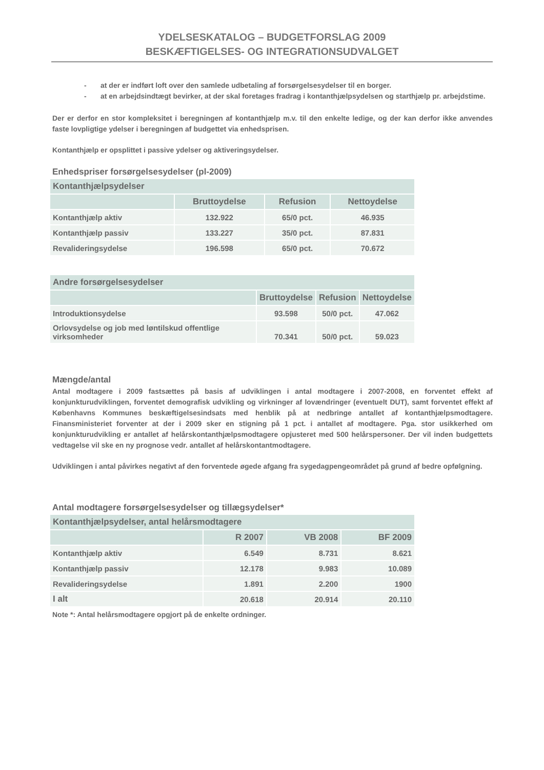YDELSESKATALOG – BUDGETFORSLAG 2009
BESKÆFTIGELSES- OG INTEGRATIONSUDVALGET
- at der er indført loft over den samlede udbetaling af forsørgelsesydelser til en borger.
- at en arbejdsindtægt bevirker, at der skal foretages fradrag i kontanthjælpsydelsen og starthjælp pr. arbejdstime.
Der er derfor en stor kompleksitet i beregningen af kontanthjælp m.v. til den enkelte ledige, og der kan derfor ikke anvendes faste lovpligtige ydelser i beregningen af budgettet via enhedsprisen.
Kontanthjælp er opsplittet i passive ydelser og aktiveringsydelser.
Enhedspriser forsørgelsesydelser (pl-2009)
| Kontanthjælpsydelser | | | |
| | Bruttoydelse | Refusion | Nettoydelse |
| Kontanthjælp aktiv | 132.922 | 65/0 pct. | 46.935 |
| Kontanthjælp passiv | 133.227 | 35/0 pct. | 87.831 |
| Revalideringsydelse | 196.598 | 65/0 pct. | 70.672 |
| Andre forsørgelsesydelser | | | |
| | Bruttoydelse | Refusion | Nettoydelse |
| Introduktionsydelse | 93.598 | 50/0 pct. | 47.062 |
| Orlovsydelse og job med løntilskud offentlige virksomheder | 70.341 | 50/0 pct. | 59.023 |
Mængde/antal
Antal modtagere i 2009 fastsættes på basis af udviklingen i antal modtagere i 2007-2008, en forventet effekt af konjunkturudviklingen, forventet demografisk udvikling og virkninger af lovændringer (eventuelt DUT), samt forventet effekt af Københavns Kommunes beskæftigelsesindsats med henblik på at nedbringe antallet af kontanthjælpsmodtagere. Finansministeriet forventer at der i 2009 sker en stigning på 1 pct. i antallet af modtagere. Pga. stor usikkerhed om konjunkturudvikling er antallet af helårskontanthjælpsmodtagere opjusteret med 500 helårspersoner. Der vil inden budgettets vedtagelse vil ske en ny prognose vedr. antallet af helårskontantmodtagere.
Udviklingen i antal påvirkes negativt af den forventede øgede afgang fra sygedagpengeområdet på grund af bedre opfølgning.
Antal modtagere forsørgelsesydelser og tillægsydelser*
| Kontanthjælpsydelser, antal helårsmodtagere | | | |
| | R 2007 | VB 2008 | BF 2009 |
| Kontanthjælp aktiv | 6.549 | 8.731 | 8.621 |
| Kontanthjælp passiv | 12.178 | 9.983 | 10.089 |
| Revalideringsydelse | 1.891 | 2.200 | 1900 |
| I alt | 20.618 | 20.914 | 20.110 |
Note *: Antal helårsmodtagere opgjort på de enkelte ordninger.